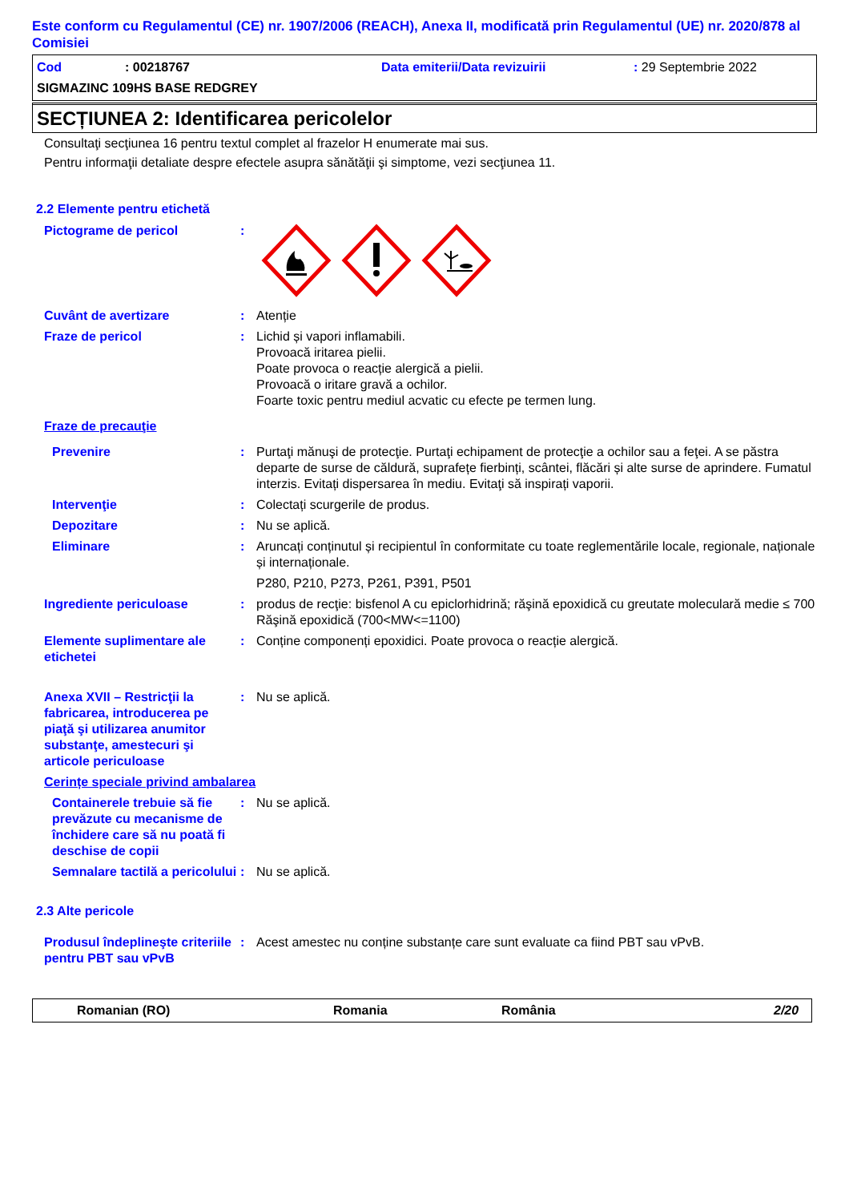Este conform cu Regulamentul (CE) nr. 1907/2006 (REACH), Anexa II, modificată prin Regulamentul (UE) nr. 2020/878 al Comisiei
Cod: 00218767 Data emiterii/Data revizuirii: 29 Septembrie 2022
SIGMAZINC 109HS BASE REDGREY
SECȚIUNEA 2: Identificarea pericolelor
Consultaţi secţiunea 16 pentru textul complet al frazelor H enumerate mai sus.
Pentru informaţii detaliate despre efectele asupra sănătăţii şi simptome, vezi secţiunea 11.
2.2 Elemente pentru etichetă
Pictograme de pericol:
Cuvânt de avertizare: Atenție
Fraze de pericol: Lichid și vapori inflamabili.
Provoacă iritarea pielii.
Poate provoca o reacție alergică a pielii.
Provoacă o iritare gravă a ochilor.
Foarte toxic pentru mediul acvatic cu efecte pe termen lung.
Fraze de precauţie
Prevenire: Purtaţi mănuşi de protecţie. Purtaţi echipament de protecţie a ochilor sau a feţei. A se păstra departe de surse de căldură, suprafețe fierbinți, scântei, flăcări și alte surse de aprindere. Fumatul interzis. Evitați dispersarea în mediu. Evitaţi să inspirați vaporii.
Intervenţie: Colectați scurgerile de produs.
Depozitare: Nu se aplică.
Eliminare: Aruncați conținutul și recipientul în conformitate cu toate reglementările locale, regionale, naționale și internaționale.
P280, P210, P273, P261, P391, P501
Ingrediente periculoase: produs de recţie: bisfenol A cu epiclorhidrină; răşină epoxidică cu greutate moleculară medie ≤ 700
Răşină epoxidică (700<MW<=1100)
Elemente suplimentare ale etichetei: Conține componenți epoxidici. Poate provoca o reacție alergică.
Anexa XVII – Restricţii la fabricarea, introducerea pe piaţă şi utilizarea anumitor substanţe, amestecuri şi articole periculoase: Nu se aplică.
Cerințe speciale privind ambalarea
Containerele trebuie să fie prevăzute cu mecanisme de închidere care să nu poată fi deschise de copii: Nu se aplică.
Semnalare tactilă a pericolului: Nu se aplică.
2.3 Alte pericole
Produsul îndeplineşte criteriile pentru PBT sau vPvB: Acest amestec nu conține substanțe care sunt evaluate ca fiind PBT sau vPvB.
Romanian (RO) Romania România 2/20